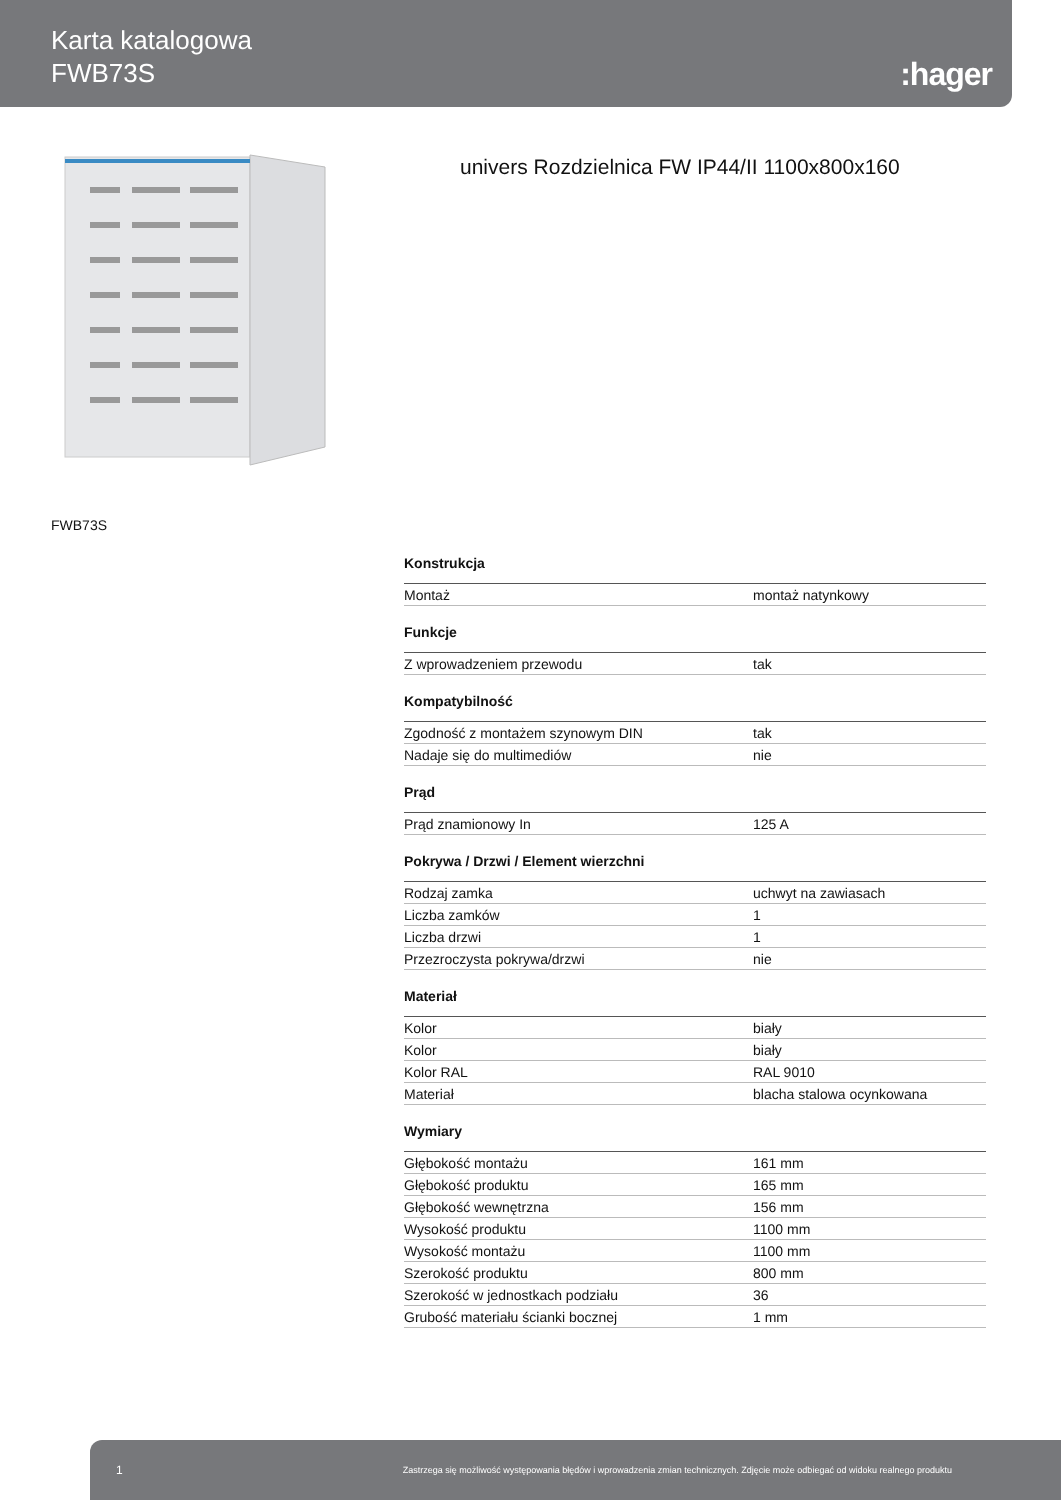Karta katalogowa
FWB73S
:hager
univers Rozdzielnica FW IP44/II 1100x800x160
FWB73S
Konstrukcja
| Montaż | montaż natynkowy |
Funkcje
| Z wprowadzeniem przewodu | tak |
Kompatybilność
| Zgodność z montażem szynowym DIN | tak |
| Nadaje się do multimediów | nie |
Prąd
| Prąd znamionowy In | 125 A |
Pokrywa / Drzwi / Element wierzchni
| Rodzaj zamka | uchwyt na zawiasach |
| Liczba zamków | 1 |
| Liczba drzwi | 1 |
| Przezroczysta pokrywa/drzwi | nie |
Materiał
| Kolor | biały |
| Kolor | biały |
| Kolor RAL | RAL 9010 |
| Materiał | blacha stalowa ocynkowana |
Wymiary
| Głębokość montażu | 161 mm |
| Głębokość produktu | 165 mm |
| Głębokość wewnętrzna | 156 mm |
| Wysokość produktu | 1100 mm |
| Wysokość montażu | 1100 mm |
| Szerokość produktu | 800 mm |
| Szerokość w jednostkach podziału | 36 |
| Grubość materiału ścianki bocznej | 1 mm |
1 Zastrzega się możliwość występowania błędów i wprowadzenia zmian technicznych. Zdjęcie może odbiegać od widoku realnego produktu